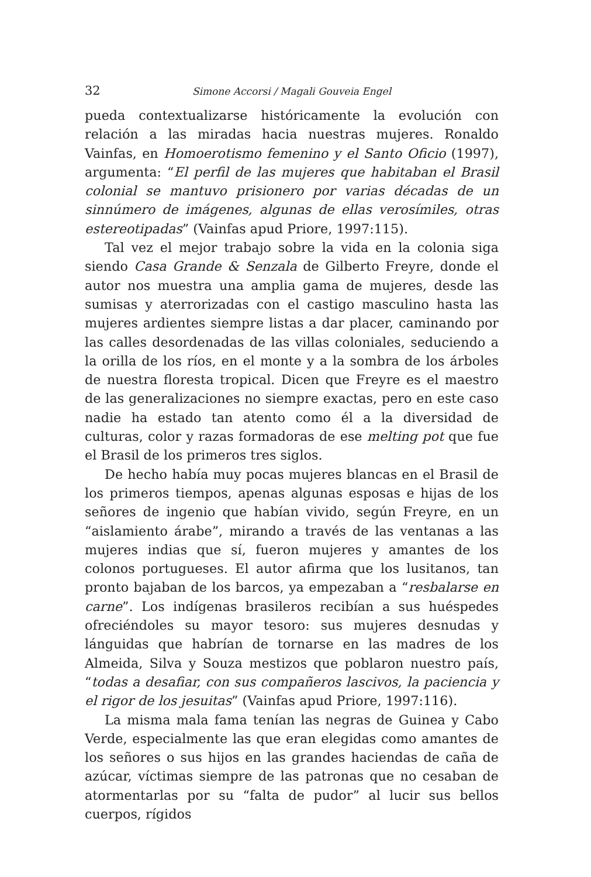32 Simone Accorsi / Magali Gouveia Engel
pueda contextualizarse históricamente la evolución con relación a las miradas hacia nuestras mujeres. Ronaldo Vainfas, en Homoerotismo femenino y el Santo Oficio (1997), argumenta: “El perfil de las mujeres que habitaban el Brasil colonial se mantuvo prisionero por varias décadas de un sinnúmero de imágenes, algunas de ellas verosímiles, otras estereotipadas” (Vainfas apud Priore, 1997:115).
Tal vez el mejor trabajo sobre la vida en la colonia siga siendo Casa Grande & Senzala de Gilberto Freyre, donde el autor nos muestra una amplia gama de mujeres, desde las sumisas y aterrorizadas con el castigo masculino hasta las mujeres ardientes siempre listas a dar placer, caminando por las calles desordenadas de las villas coloniales, seduciendo a la orilla de los ríos, en el monte y a la sombra de los árboles de nuestra floresta tropical. Dicen que Freyre es el maestro de las generalizaciones no siempre exactas, pero en este caso nadie ha estado tan atento como él a la diversidad de culturas, color y razas formadoras de ese melting pot que fue el Brasil de los primeros tres siglos.
De hecho había muy pocas mujeres blancas en el Brasil de los primeros tiempos, apenas algunas esposas e hijas de los señores de ingenio que habían vivido, según Freyre, en un “aislamiento árabe”, mirando a través de las ventanas a las mujeres indias que sí, fueron mujeres y amantes de los colonos portugueses. El autor afirma que los lusitanos, tan pronto bajaban de los barcos, ya empezaban a “resbalarse en carne”. Los indígenas brasileros recibían a sus huéspedes ofreciéndoles su mayor tesoro: sus mujeres desnudas y lánguidas que habrían de tornarse en las madres de los Almeida, Silva y Souza mestizos que poblaron nuestro país, “todas a desafiar, con sus compañeros lascivos, la paciencia y el rigor de los jesuitas” (Vainfas apud Priore, 1997:116).
La misma mala fama tenían las negras de Guinea y Cabo Verde, especialmente las que eran elegidas como amantes de los señores o sus hijos en las grandes haciendas de caña de azúcar, víctimas siempre de las patronas que no cesaban de atormentarlas por su “falta de pudor” al lucir sus bellos cuerpos, rígidos